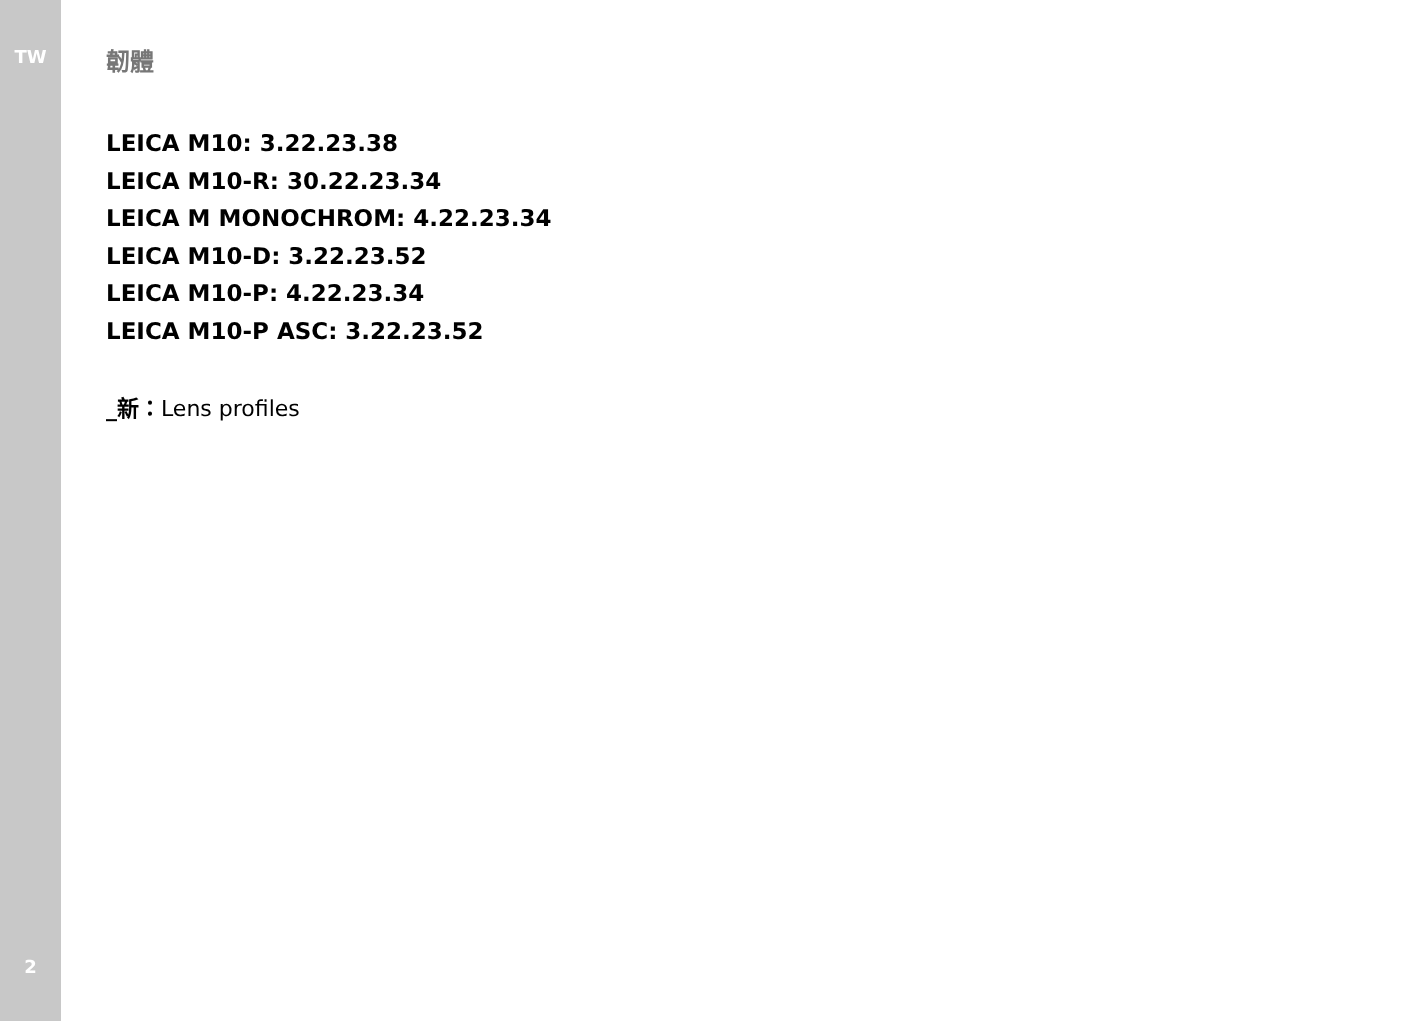TW
2
韌體
LEICA M10: 3.22.23.38
LEICA M10-R: 30.22.23.34
LEICA M MONOCHROM: 4.22.23.34
LEICA M10-D: 3.22.23.52
LEICA M10-P: 4.22.23.34
LEICA M10-P ASC: 3.22.23.52
_新：Lens profiles